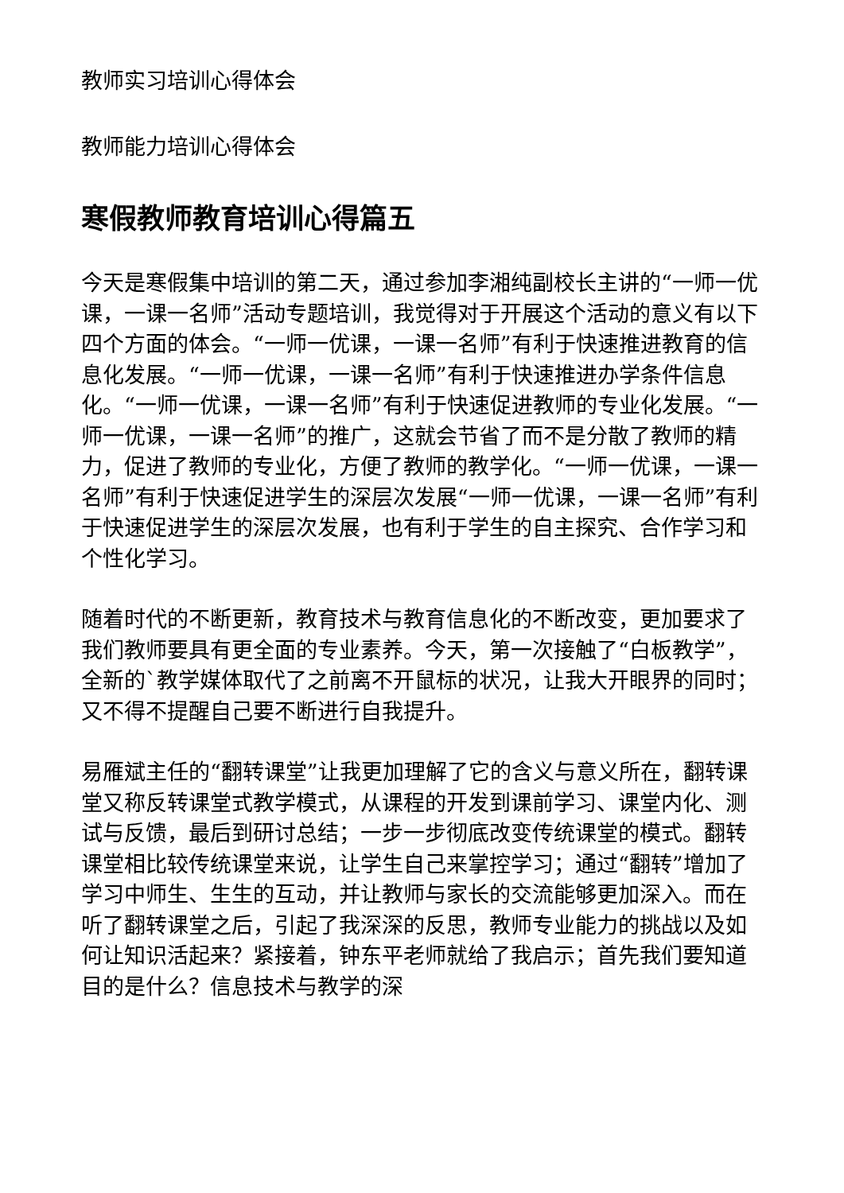教师实习培训心得体会
教师能力培训心得体会
寒假教师教育培训心得篇五
今天是寒假集中培训的第二天，通过参加李湘纯副校长主讲的“一师一优课，一课一名师”活动专题培训，我觉得对于开展这个活动的意义有以下四个方面的体会。“一师一优课，一课一名师”有利于快速推进教育的信息化发展。“一师一优课，一课一名师”有利于快速推进办学条件信息化。“一师一优课，一课一名师”有利于快速促进教师的专业化发展。“一师一优课，一课一名师”的推广，这就会节省了而不是分散了教师的精力，促进了教师的专业化，方便了教师的教学化。“一师一优课，一课一名师”有利于快速促进学生的深层次发展“一师一优课，一课一名师”有利于快速促进学生的深层次发展，也有利于学生的自主探究、合作学习和个性化学习。
随着时代的不断更新，教育技术与教育信息化的不断改变，更加要求了我们教师要具有更全面的专业素养。今天，第一次接触了“白板教学”，全新的`教学媒体取代了之前离不开鼠标的状况，让我大开眼界的同时；又不得不提醒自己要不断进行自我提升。
易雁斌主任的“翻转课堂”让我更加理解了它的含义与意义所在，翻转课堂又称反转课堂式教学模式，从课程的开发到课前学习、课堂内化、测试与反馈，最后到研讨总结；一步一步彻底改变传统课堂的模式。翻转课堂相比较传统课堂来说，让学生自己来掌控学习；通过“翻转”增加了学习中师生、生生的互动，并让教师与家长的交流能够更加深入。而在听了翻转课堂之后，引起了我深深的反思，教师专业能力的挑战以及如何让知识活起来？紧接着，钟东平老师就给了我启示；首先我们要知道目的是什么？信息技术与教学的深